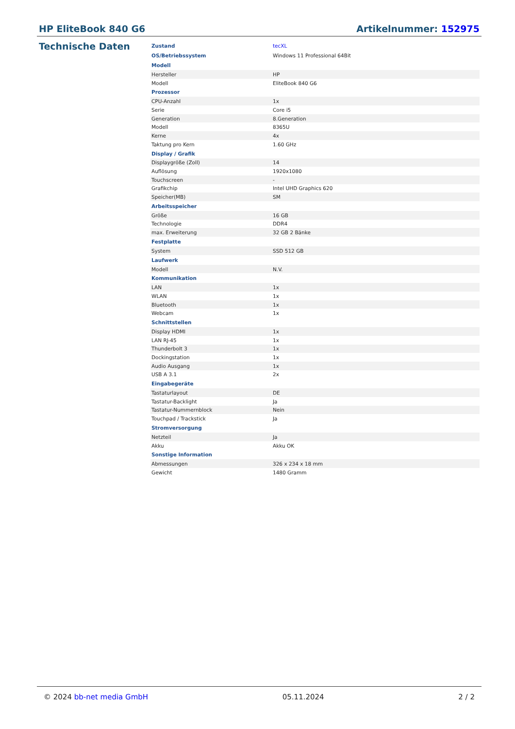HP EliteBook 840 G6 Artikelnummer: 152975
Technische Daten
| Zustand | tecXL |
| OS/Betriebssystem | Windows 11 Professional 64Bit |
| Modell | |
| Hersteller | HP |
| Modell | EliteBook 840 G6 |
| Prozessor | |
| CPU-Anzahl | 1x |
| Serie | Core i5 |
| Generation | 8.Generation |
| Modell | 8365U |
| Kerne | 4x |
| Taktung pro Kern | 1.60 GHz |
| Display / Grafik | |
| Displaygröße (Zoll) | 14 |
| Auflösung | 1920x1080 |
| Touchscreen | - |
| Grafikchip | Intel UHD Graphics 620 |
| Speicher(MB) | SM |
| Arbeitsspeicher | |
| Größe | 16 GB |
| Technologie | DDR4 |
| max. Erweiterung | 32 GB 2 Bänke |
| Festplatte | |
| System | SSD 512 GB |
| Laufwerk | |
| Modell | N.V. |
| Kommunikation | |
| LAN | 1x |
| WLAN | 1x |
| Bluetooth | 1x |
| Webcam | 1x |
| Schnittstellen | |
| Display HDMI | 1x |
| LAN RJ-45 | 1x |
| Thunderbolt 3 | 1x |
| Dockingstation | 1x |
| Audio Ausgang | 1x |
| USB A 3.1 | 2x |
| Eingabegeräte | |
| Tastaturlayout | DE |
| Tastatur-Backlight | Ja |
| Tastatur-Nummernblock | Nein |
| Touchpad / Trackstick | Ja |
| Stromversorgung | |
| Netzteil | Ja |
| Akku | Akku OK |
| Sonstige Information | |
| Abmessungen | 326 x 234 x 18 mm |
| Gewicht | 1480 Gramm |
© 2024 bb-net media GmbH 05.11.2024 2 / 2